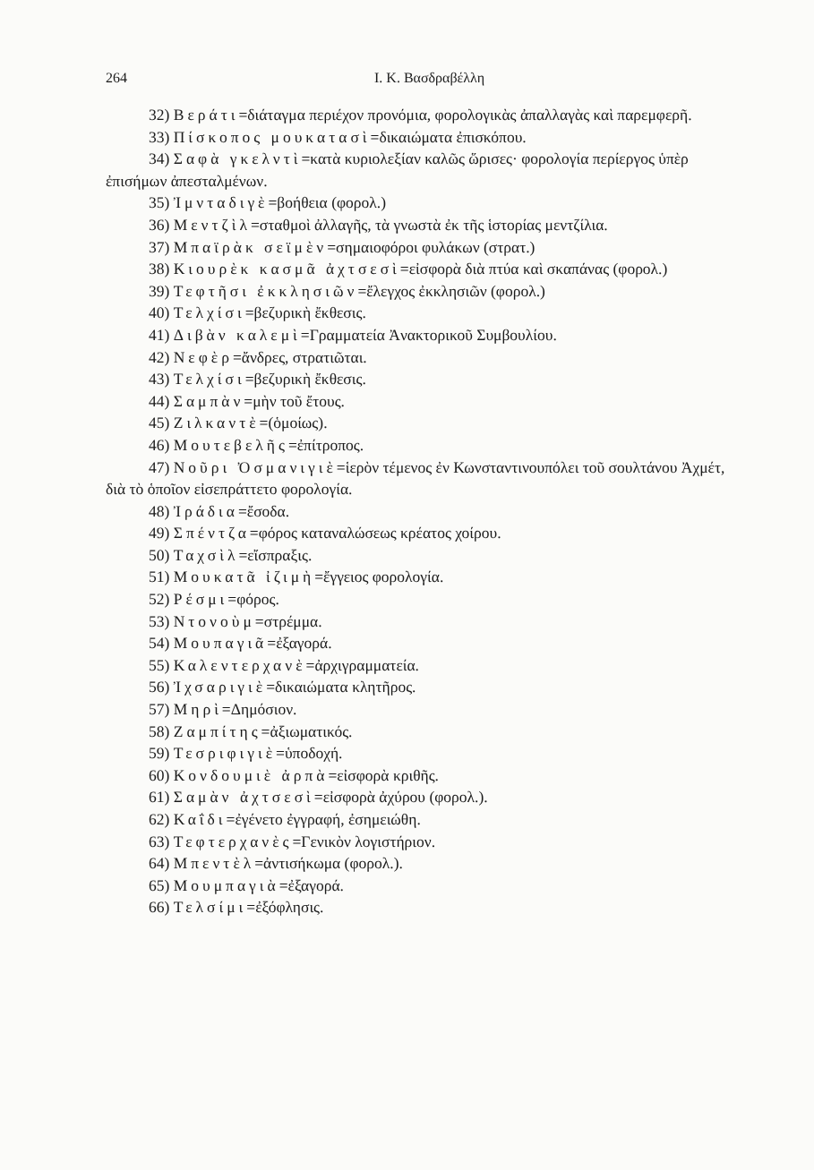264 I. K. Βασδραβέλλη
32) Βεράτι=διάταγμα περιέχον προνόμια, φορολογικὰς ἀπαλλαγὰς καὶ παρεμφερῆ.
33) Πίσκοπος μουκατασὶ=δικαιώματα ἐπισκόπου.
34) Σαφὰ γκελντὶ=κατὰ κυριολεξίαν καλῶς ὥρισες· φορολογία περίεργος ὑπὲρ ἐπισήμων ἀπεσταλμένων.
35) Ἰμνταδιγὲ=βοήθεια (φορολ.)
36) Μεντζὶλ=σταθμοὶ ἀλλαγῆς, τὰ γνωστὰ ἐκ τῆς ἱστορίας μεντζίλια.
37) Μπαϊρὰκ σεϊμὲν=σημαιοφόροι φυλάκων (στρατ.)
38) Κιουρὲκ κασμᾶ ἀχτσεσὶ=εἰσφορὰ διὰ πτύα καὶ σκαπάνας (φορολ.)
39) Τεφτῆσι ἐκκλησιῶν=ἔλεγχος ἐκκλησιῶν (φορολ.)
40) Τελχίσι=βεζυρικὴ ἔκθεσις.
41) Διβὰν καλεμὶ=Γραμματεία Ἀνακτορικοῦ Συμβουλίου.
42) Νεφὲρ=ἄνδρες, στρατιῶται.
43) Τελχίσι=βεζυρικὴ ἔκθεσις.
44) Σαμπὰν=μὴν τοῦ ἔτους.
45) Ζιλκαντὲ=(ὁμοίως).
46) Μουτεβελῆς=ἐπίτροπος.
47) Νοῦρι Ὀσμανιγιὲ=ἱερὸν τέμενος ἐν Κωνσταντινουπόλει τοῦ σουλτάνου Ἀχμέτ, διὰ τὸ ὁποῖον εἰσεπράττετο φορολογία.
48) Ἰράδια=ἔσοδα.
49) Σπέντζα=φόρος καταναλώσεως κρέατος χοίρου.
50) Ταχσὶλ=εἴσπραξις.
51) Μουκατᾶ ἰζιμὴ=ἔγγειος φορολογία.
52) Ρέσμι=φόρος.
53) Ντονοὺμ=στρέμμα.
54) Μουπαγιᾶ=ἐξαγορά.
55) Καλεντερχανὲ=ἀρχιγραμματεία.
56) Ἰχσαριγιὲ=δικαιώματα κλητῆρος.
57) Μηρὶ=Δημόσιον.
58) Ζαμπίτης=ἀξιωματικός.
59) Τεσριφιγιὲ=ὑποδοχή.
60) Κονδουμιὲ ἀρπὰ=εἰσφορὰ κριθῆς.
61) Σαμὰν ἀχτσεσὶ=εἰσφορὰ ἀχύρου (φορολ.).
62) Καΐδι=ἐγένετο ἐγγραφή, ἐσημειώθη.
63) Τεφτερχανὲς=Γενικὸν λογιστήριον.
64) Μπεντὲλ=ἀντισήκωμα (φορολ.).
65) Μουμπαγιὰ=ἐξαγορά.
66) Τελσίμι=ἐξόφλησις.